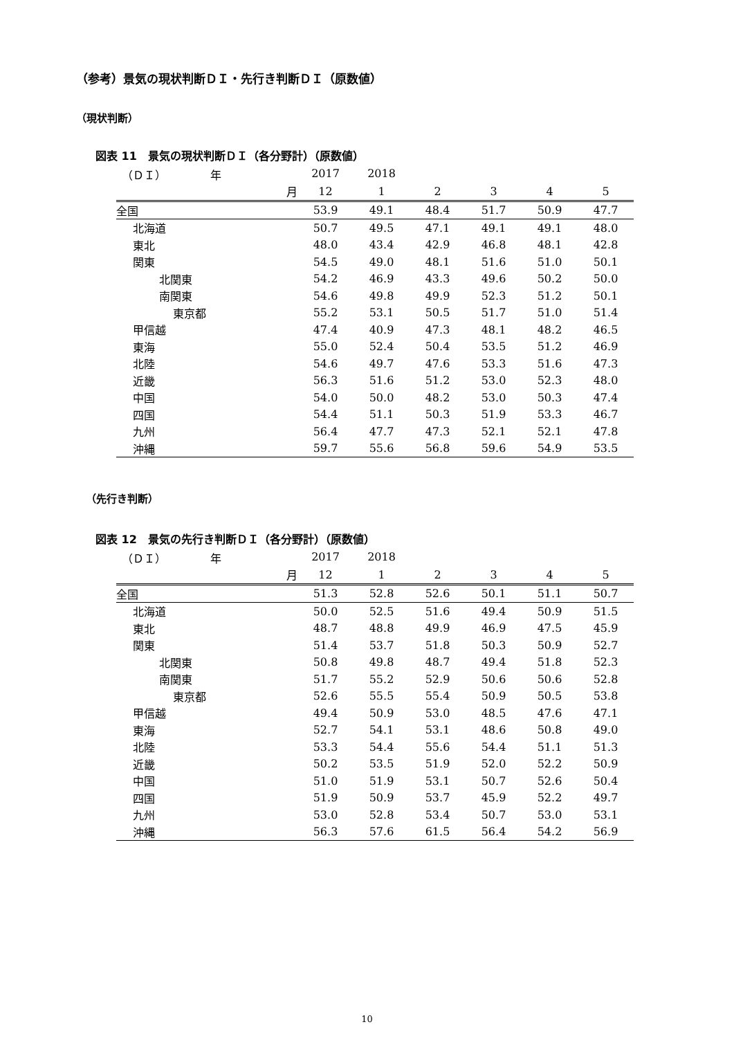（参考）景気の現状判断ＤＩ・先行き判断ＤＩ（原数値）
（現状判断）
図表 11　景気の現状判断ＤＩ（各分野計）（原数値）
| （ＤＩ） 年 | 2017 | 2018 | | | | |
| 月 | 12 | 1 | 2 | 3 | 4 | 5 |
| 全国 | 53.9 | 49.1 | 48.4 | 51.7 | 50.9 | 47.7 |
| 北海道 | 50.7 | 49.5 | 47.1 | 49.1 | 49.1 | 48.0 |
| 東北 | 48.0 | 43.4 | 42.9 | 46.8 | 48.1 | 42.8 |
| 関東 | 54.5 | 49.0 | 48.1 | 51.6 | 51.0 | 50.1 |
| 北関東 | 54.2 | 46.9 | 43.3 | 49.6 | 50.2 | 50.0 |
| 南関東 | 54.6 | 49.8 | 49.9 | 52.3 | 51.2 | 50.1 |
| 東京都 | 55.2 | 53.1 | 50.5 | 51.7 | 51.0 | 51.4 |
| 甲信越 | 47.4 | 40.9 | 47.3 | 48.1 | 48.2 | 46.5 |
| 東海 | 55.0 | 52.4 | 50.4 | 53.5 | 51.2 | 46.9 |
| 北陸 | 54.6 | 49.7 | 47.6 | 53.3 | 51.6 | 47.3 |
| 近畿 | 56.3 | 51.6 | 51.2 | 53.0 | 52.3 | 48.0 |
| 中国 | 54.0 | 50.0 | 48.2 | 53.0 | 50.3 | 47.4 |
| 四国 | 54.4 | 51.1 | 50.3 | 51.9 | 53.3 | 46.7 |
| 九州 | 56.4 | 47.7 | 47.3 | 52.1 | 52.1 | 47.8 |
| 沖縄 | 59.7 | 55.6 | 56.8 | 59.6 | 54.9 | 53.5 |
（先行き判断）
図表 12　景気の先行き判断ＤＩ（各分野計）（原数値）
| （ＤＩ） 年 | 2017 | 2018 | | | | |
| 月 | 12 | 1 | 2 | 3 | 4 | 5 |
| 全国 | 51.3 | 52.8 | 52.6 | 50.1 | 51.1 | 50.7 |
| 北海道 | 50.0 | 52.5 | 51.6 | 49.4 | 50.9 | 51.5 |
| 東北 | 48.7 | 48.8 | 49.9 | 46.9 | 47.5 | 45.9 |
| 関東 | 51.4 | 53.7 | 51.8 | 50.3 | 50.9 | 52.7 |
| 北関東 | 50.8 | 49.8 | 48.7 | 49.4 | 51.8 | 52.3 |
| 南関東 | 51.7 | 55.2 | 52.9 | 50.6 | 50.6 | 52.8 |
| 東京都 | 52.6 | 55.5 | 55.4 | 50.9 | 50.5 | 53.8 |
| 甲信越 | 49.4 | 50.9 | 53.0 | 48.5 | 47.6 | 47.1 |
| 東海 | 52.7 | 54.1 | 53.1 | 48.6 | 50.8 | 49.0 |
| 北陸 | 53.3 | 54.4 | 55.6 | 54.4 | 51.1 | 51.3 |
| 近畿 | 50.2 | 53.5 | 51.9 | 52.0 | 52.2 | 50.9 |
| 中国 | 51.0 | 51.9 | 53.1 | 50.7 | 52.6 | 50.4 |
| 四国 | 51.9 | 50.9 | 53.7 | 45.9 | 52.2 | 49.7 |
| 九州 | 53.0 | 52.8 | 53.4 | 50.7 | 53.0 | 53.1 |
| 沖縄 | 56.3 | 57.6 | 61.5 | 56.4 | 54.2 | 56.9 |
10